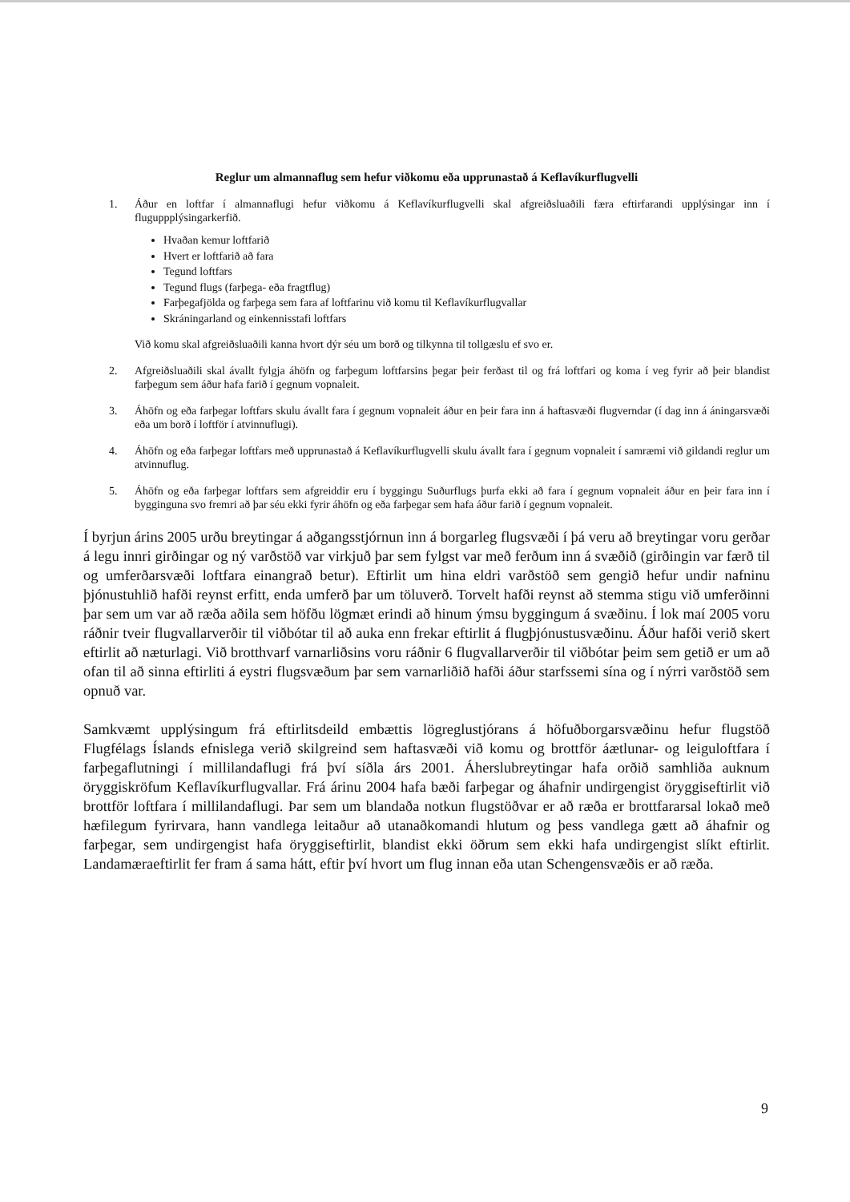Reglur um almannaflug sem hefur viðkomu eða upprunastað á Keflavíkurflugvelli
1. Áður en loftfar í almannaflugi hefur viðkomu á Keflavíkurflugvelli skal afgreiðsluaðili færa eftirfarandi upplýsingar inn í fluguppplýsingarkerfið.
Hvaðan kemur loftfarið
Hvert er loftfarið að fara
Tegund loftfars
Tegund flugs (farþega- eða fragtflug)
Farþegafjölda og farþega sem fara af loftfarinu við komu til Keflavíkurflugvallar
Skráningarland og einkennisstafi loftfars
Við komu skal afgreiðsluaðili kanna hvort dýr séu um borð og tilkynna til tollgæslu ef svo er.
2. Afgreiðsluaðili skal ávallt fylgja áhöfn og farþegum loftfarsins þegar þeir ferðast til og frá loftfari og koma í veg fyrir að þeir blandist farþegum sem áður hafa farið í gegnum vopnaleit.
3. Áhöfn og eða farþegar loftfars skulu ávallt fara í gegnum vopnaleit áður en þeir fara inn á haftasvæði flugverndar (í dag inn á áningarsvæði eða um borð í loftför í atvinnuflugi).
4. Áhöfn og eða farþegar loftfars með upprunastað á Keflavíkurflugvelli skulu ávallt fara í gegnum vopnaleit í samræmi við gildandi reglur um atvinnuflug.
5. Áhöfn og eða farþegar loftfars sem afgreiddir eru í byggingu Suðurflugs þurfa ekki að fara í gegnum vopnaleit áður en þeir fara inn í bygginguna svo fremri að þar séu ekki fyrir áhöfn og eða farþegar sem hafa áður farið í gegnum vopnaleit.
Í byrjun árins 2005 urðu breytingar á aðgangsstjórnun inn á borgarleg flugsvæði í þá veru að breytingar voru gerðar á legu innri girðingar og ný varðstöð var virkjuð þar sem fylgst var með ferðum inn á svæðið (girðingin var færð til og umferðarsvæði loftfara einangrað betur). Eftirlit um hina eldri varðstöð sem gengið hefur undir nafninu þjónustuhlið hafði reynst erfitt, enda umferð þar um töluverð. Torvelt hafði reynst að stemma stigu við umferðinni þar sem um var að ræða aðila sem höfðu lögmæt erindi að hinum ýmsu byggingum á svæðinu. Í lok maí 2005 voru ráðnir tveir flugvallarverðir til viðbótar til að auka enn frekar eftirlit á flugþjónustusvæðinu. Áður hafði verið skert eftirlit að næturlagi. Við brotthvarf varnarliðsins voru ráðnir 6 flugvallarverðir til viðbótar þeim sem getið er um að ofan til að sinna eftirliti á eystri flugsvæðum þar sem varnarliðið hafði áður starfssemi sína og í nýrri varðstöð sem opnuð var.
Samkvæmt upplýsingum frá eftirlitsdeild embættis lögreglustjórans á höfuðborgarsvæðinu hefur flugstöð Flugfélags Íslands efnislega verið skilgreind sem haftasvæði við komu og brottför áætlunar- og leiguloftfara í farþegaflutningi í millilandaflugi frá því síðla árs 2001. Áherslubreytingar hafa orðið samhliða auknum öryggiskröfum Keflavíkurflugvallar. Frá árinu 2004 hafa bæði farþegar og áhafnir undirgengist öryggiseftirlit við brottför loftfara í millilandaflugi. Þar sem um blandaða notkun flugstöðvar er að ræða er brottfararsal lokað með hæfilegum fyrirvara, hann vandlega leitaður að utanaðkomandi hlutum og þess vandlega gætt að áhafnir og farþegar, sem undirgengist hafa öryggiseftirlit, blandist ekki öðrum sem ekki hafa undirgengist slíkt eftirlit. Landamæraeftirlit fer fram á sama hátt, eftir því hvort um flug innan eða utan Schengensvæðis er að ræða.
9